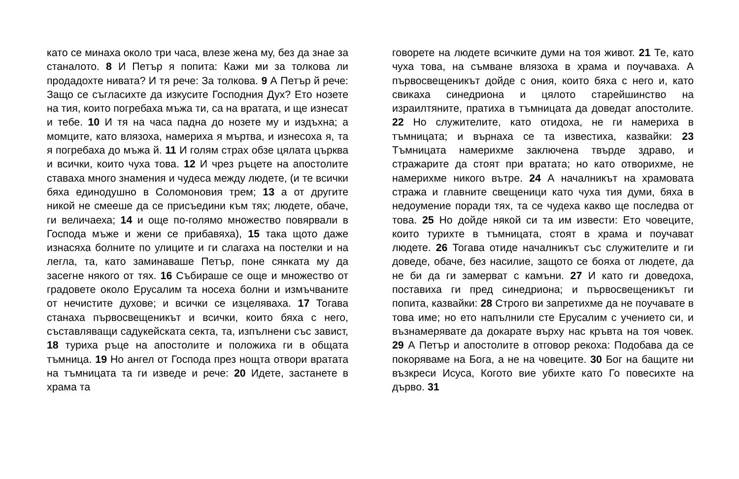като се минаха около три часа, влезе жена му, без да знае за станалото. 8 И Петър я попита: Кажи ми за толкова ли продадохте нивата? И тя рече: За толкова. 9 А Петър й рече: Защо се съгласихте да изкусите Господния Дух? Ето нозете на тия, които погребаха мъжа ти, са на вратата, и ще изнесат и тебе. 10 И тя на часа падна до нозете му и издъхна; а момците, като влязоха, намериха я мъртва, и изнесоха я, та я погребаха до мъжа й. 11 И голям страх обзе цялата църква и всички, които чуха това. 12 И чрез ръцете на апостолите ставаха много знамения и чудеса между людете, (и те всички бяха единодушно в Соломоновия трем; 13 а от другите никой не смееше да се присъедини към тях; людете, обаче, ги величаеха; 14 и още по-голямо множество повярвали в Господа мъже и жени се прибавяха), 15 така щото даже изнасяха болните по улиците и ги слагаха на постелки и на легла, та, като заминаваше Петър, поне сянката му да засегне някого от тях. 16 Събираше се още и множество от градовете около Ерусалим та носеха болни и измъчваните от нечистите духове; и всички се изцеляваха. 17 Тогава станаха първосвещеникът и всички, които бяха с него, съставляващи садукейската секта, та, изпълнени със завист, 18 туриха ръце на апостолите и положиха ги в общата тъмница. 19 Но ангел от Господа през нощта отвори вратата на тъмницата та ги изведе и рече: 20 Идете, застанете в храма та
говорете на людете всичките думи на тоя живот. 21 Те, като чуха това, на съмване влязоха в храма и поучаваха. А първосвещеникът дойде с ония, които бяха с него и, като свикаха синедриона и цялото старейшинство на израилтяните, пратиха в тъмницата да доведат апостолите. 22 Но служителите, като отидоха, не ги намериха в тъмницата; и върнаха се та известиха, казвайки: 23 Тъмницата намерихме заключена твърде здраво, и стражарите да стоят при вратата; но като отворихме, не намерихме никого вътре. 24 А началникът на храмовата стража и главните свещеници като чуха тия думи, бяха в недоумение поради тях, та се чудеха какво ще последва от това. 25 Но дойде някой си та им извести: Ето човеците, които турихте в тъмницата, стоят в храма и поучават людете. 26 Тогава отиде началникът със служителите и ги доведе, обаче, без насилие, защото се бояха от людете, да не би да ги замерват с камъни. 27 И като ги доведоха, поставиха ги пред синедриона; и първосвещеникът ги попита, казвайки: 28 Строго ви запретихме да не поучавате в това име; но ето напълнили сте Ерусалим с учението си, и възнамерявате да докарате върху нас кръвта на тоя човек. 29 А Петър и апостолите в отговор рекоха: Подобава да се покоряваме на Бога, а не на човеците. 30 Бог на бащите ни възкреси Исуса, Когото вие убихте като Го повесихте на дърво. 31